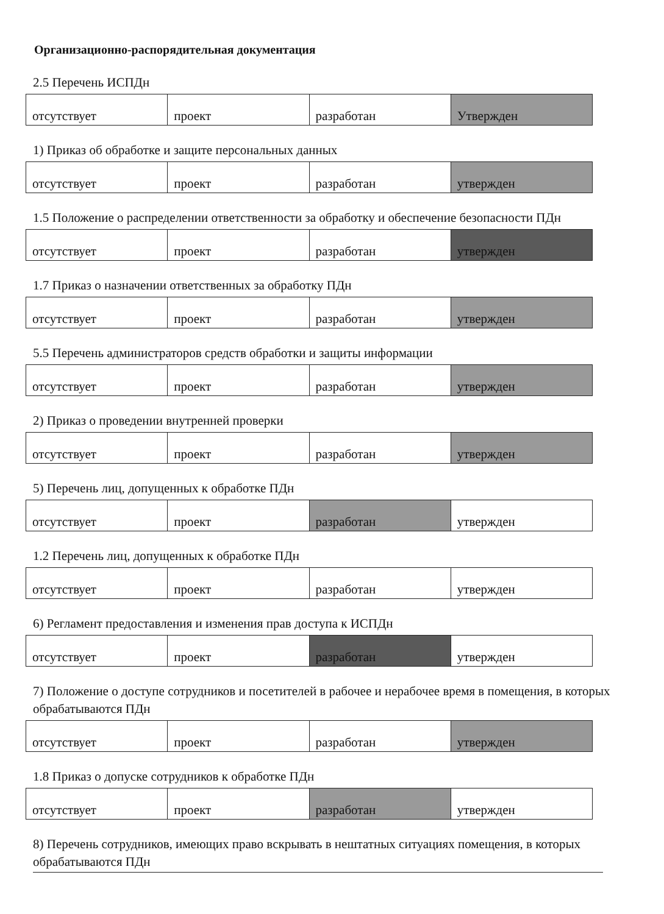Организационно-распорядительная документация
2.5 Перечень ИСПДн
| отсутствует | проект | разработан | Утвержден |
1) Приказ об обработке и защите персональных данных
| отсутствует | проект | разработан | утвержден |
1.5 Положение о распределении ответственности за обработку и обеспечение безопасности ПДн
| отсутствует | проект | разработан | утвержден |
1.7 Приказ о назначении ответственных за обработку ПДн
| отсутствует | проект | разработан | утвержден |
5.5 Перечень администраторов средств обработки и защиты информации
| отсутствует | проект | разработан | утвержден |
2) Приказ о проведении внутренней проверки
| отсутствует | проект | разработан | утвержден |
5) Перечень лиц, допущенных к обработке ПДн
| отсутствует | проект | разработан | утвержден |
1.2 Перечень лиц, допущенных к обработке ПДн
| отсутствует | проект | разработан | утвержден |
6) Регламент предоставления и изменения прав доступа к ИСПДн
| отсутствует | проект | разработан | утвержден |
7) Положение о доступе сотрудников и посетителей в рабочее и нерабочее время в помещения, в которых обрабатываются ПДн
| отсутствует | проект | разработан | утвержден |
1.8 Приказ о допуске сотрудников к обработке ПДн
| отсутствует | проект | разработан | утвержден |
8) Перечень сотрудников, имеющих право вскрывать в нештатных ситуациях помещения, в которых обрабатываются ПДн